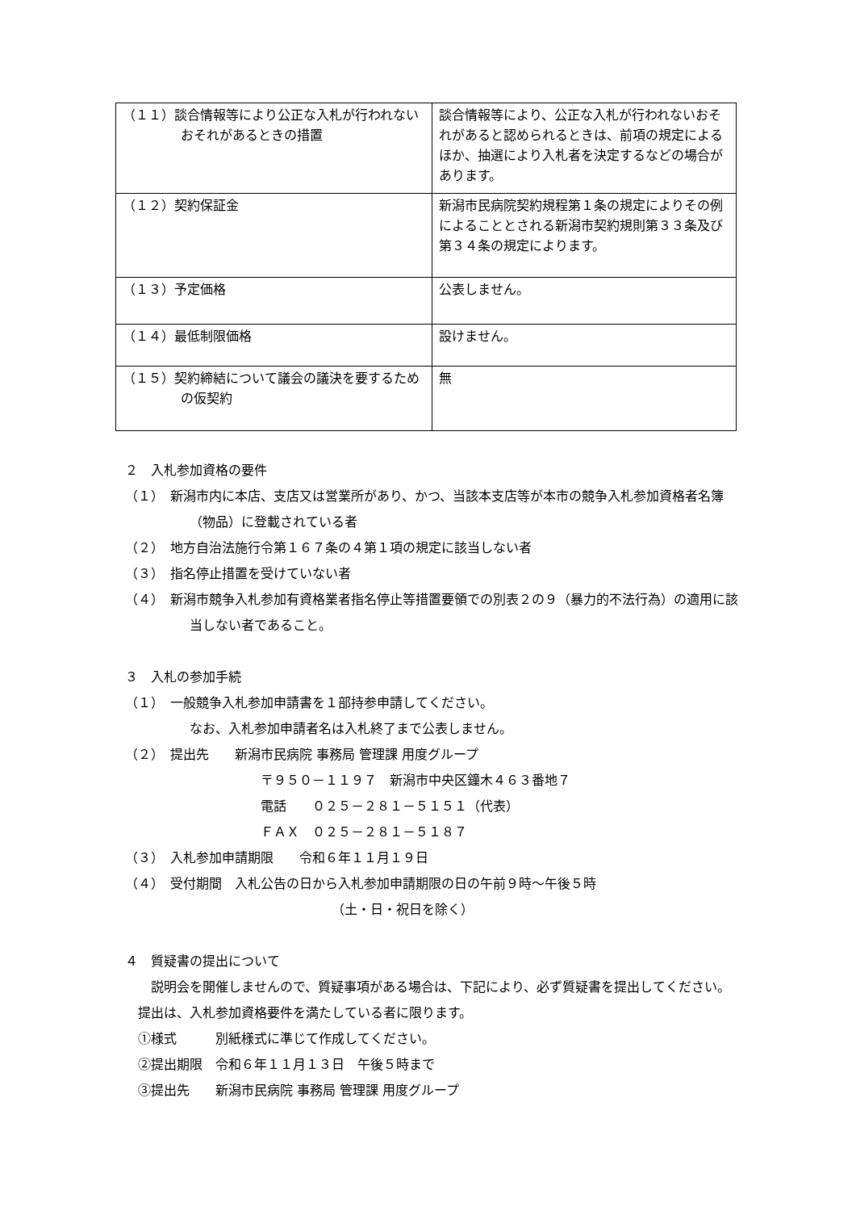| （１１）談合情報等により公正な入札が行われないおそれがあるときの措置 | 談合情報等により、公正な入札が行われないおそれがあると認められるときは、前項の規定によるほか、抽選により入札者を決定するなどの場合があります。 |
| （１２）契約保証金 | 新潟市民病院契約規程第１条の規定によりその例によることとされる新潟市契約規則第３３条及び第３４条の規定によります。 |
| （１３）予定価格 | 公表しません。 |
| （１４）最低制限価格 | 設けません。 |
| （１５）契約締結について議会の議決を要するための仮契約 | 無 |
２　入札参加資格の要件
（１）　新潟市内に本店、支店又は営業所があり、かつ、当該本支店等が本市の競争入札参加資格者名簿（物品）に登載されている者
（２）　地方自治法施行令第１６７条の４第１項の規定に該当しない者
（３）　指名停止措置を受けていない者
（４）　新潟市競争入札参加有資格業者指名停止等措置要領での別表２の９（暴力的不法行為）の適用に該当しない者であること。
３　入札の参加手続
（１）　一般競争入札参加申請書を１部持参申請してください。
なお、入札参加申請者名は入札終了まで公表しません。
（２）　提出先　　新潟市民病院 事務局 管理課 用度グループ
〒９５０－１１９７　新潟市中央区鐘木４６３番地７
電話　　０２５－２８１－５１５１（代表）
ＦＡＸ　０２５－２８１－５１８７
（３）　入札参加申請期限　　令和６年１１月１９日
（４）　受付期間　入札公告の日から入札参加申請期限の日の午前９時～午後５時
（土・日・祝日を除く）
４　質疑書の提出について
説明会を開催しませんので、質疑事項がある場合は、下記により、必ず質疑書を提出してください。提出は、入札参加資格要件を満たしている者に限ります。
①様式　　　別紙様式に準じて作成してください。
②提出期限　令和６年１１月１３日　午後５時まで
③提出先　　新潟市民病院 事務局 管理課 用度グループ